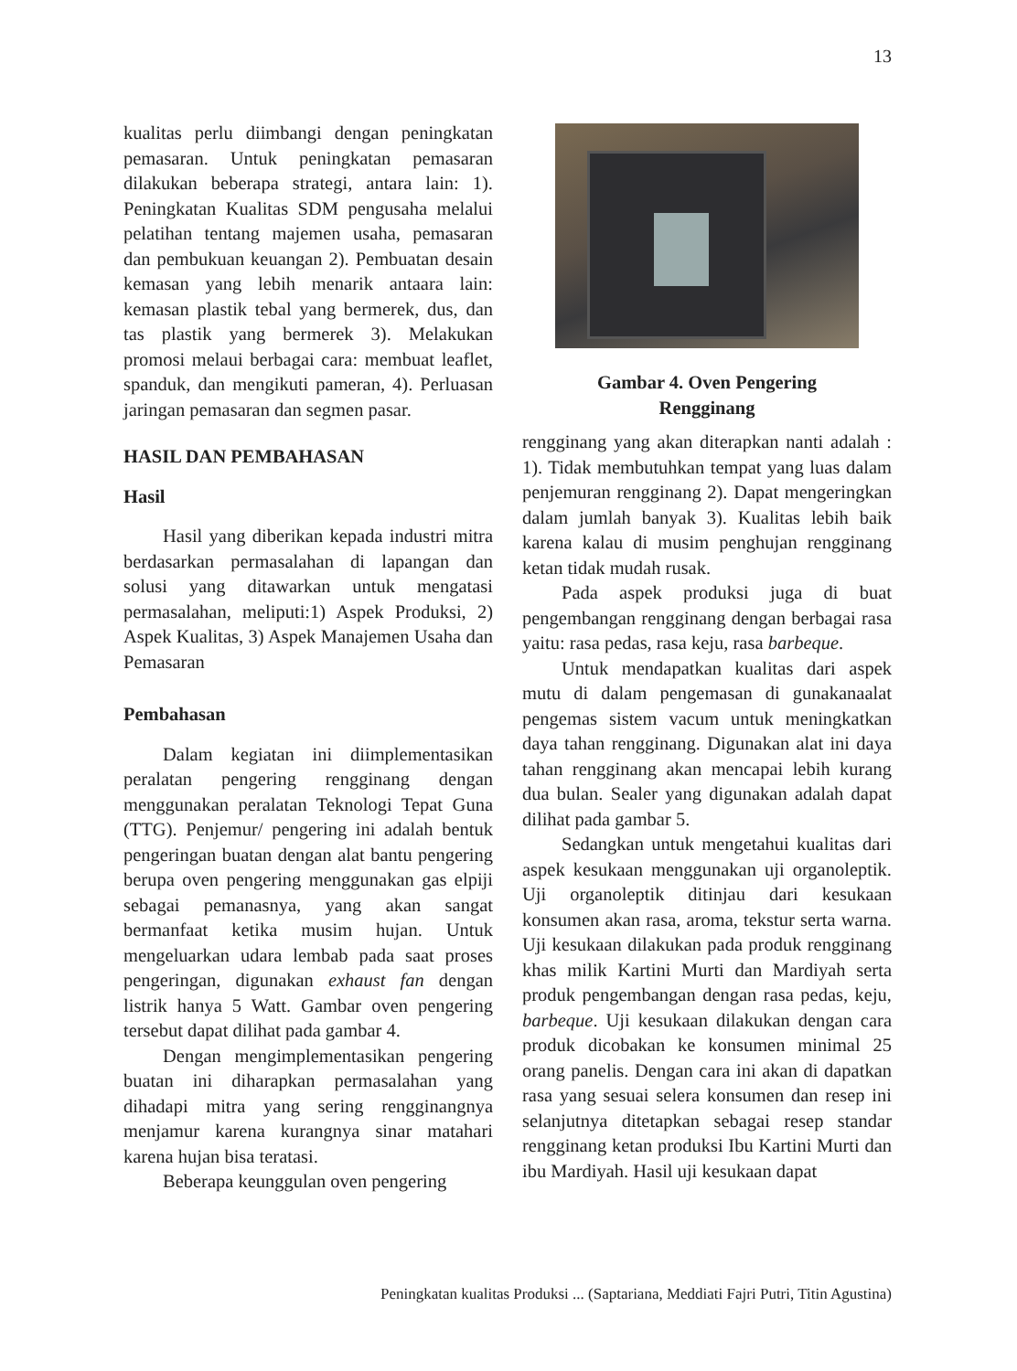13
kualitas perlu diimbangi dengan peningkatan pemasaran. Untuk peningkatan pemasaran dilakukan beberapa strategi, antara lain: 1). Peningkatan Kualitas SDM pengusaha melalui pelatihan tentang majemen usaha, pemasaran dan pembukuan keuangan 2). Pembuatan desain kemasan yang lebih menarik antaara lain: kemasan plastik tebal yang bermerek, dus, dan tas plastik yang bermerek 3). Melakukan promosi melaui berbagai cara: membuat leaflet, spanduk, dan mengikuti pameran, 4). Perluasan jaringan pemasaran dan segmen pasar.
HASIL DAN PEMBAHASAN
Hasil
Hasil yang diberikan kepada industri mitra berdasarkan permasalahan di lapangan dan solusi yang ditawarkan untuk mengatasi permasalahan, meliputi:1) Aspek Produksi, 2) Aspek Kualitas, 3) Aspek Manajemen Usaha dan Pemasaran
Pembahasan
Dalam kegiatan ini diimplementasikan peralatan pengering rengginang dengan menggunakan peralatan Teknologi Tepat Guna (TTG). Penjemur/ pengering ini adalah bentuk pengeringan buatan dengan alat bantu pengering berupa oven pengering menggunakan gas elpiji sebagai pemanasnya, yang akan sangat bermanfaat ketika musim hujan. Untuk mengeluarkan udara lembab pada saat proses pengeringan, digunakan exhaust fan dengan listrik hanya 5 Watt. Gambar oven pengering tersebut dapat dilihat pada gambar 4.
Dengan mengimplementasikan pengering buatan ini diharapkan permasalahan yang dihadapi mitra yang sering rengginangnya menjamur karena kurangnya sinar matahari karena hujan bisa teratasi.
Beberapa keunggulan oven pengering
Gambar 4. Oven Pengering
Rengginang
rengginang yang akan diterapkan nanti adalah : 1). Tidak membutuhkan tempat yang luas dalam penjemuran rengginang 2). Dapat mengeringkan dalam jumlah banyak 3). Kualitas lebih baik karena kalau di musim penghujan rengginang ketan tidak mudah rusak.
Pada aspek produksi juga di buat pengembangan rengginang dengan berbagai rasa yaitu: rasa pedas, rasa keju, rasa barbeque.
Untuk mendapatkan kualitas dari aspek mutu di dalam pengemasan di gunakanaalat pengemas sistem vacum untuk meningkatkan daya tahan rengginang. Digunakan alat ini daya tahan rengginang akan mencapai lebih kurang dua bulan. Sealer yang digunakan adalah dapat dilihat pada gambar 5.
Sedangkan untuk mengetahui kualitas dari aspek kesukaan menggunakan uji organoleptik. Uji organoleptik ditinjau dari kesukaan konsumen akan rasa, aroma, tekstur serta warna. Uji kesukaan dilakukan pada produk rengginang khas milik Kartini Murti dan Mardiyah serta produk pengembangan dengan rasa pedas, keju, barbeque. Uji kesukaan dilakukan dengan cara produk dicobakan ke konsumen minimal 25 orang panelis. Dengan cara ini akan di dapatkan rasa yang sesuai selera konsumen dan resep ini selanjutnya ditetapkan sebagai resep standar rengginang ketan produksi Ibu Kartini Murti dan ibu Mardiyah. Hasil uji kesukaan dapat
Peningkatan kualitas Produksi ... (Saptariana, Meddiati Fajri Putri, Titin Agustina)